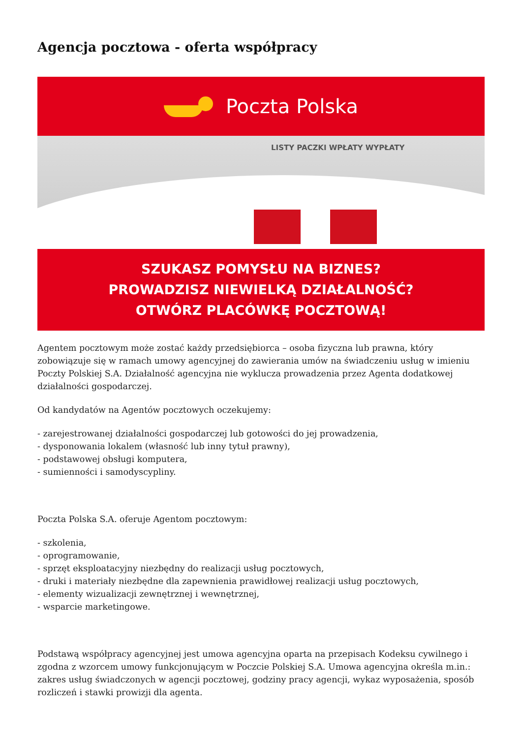Agencja pocztowa - oferta współpracy
Poczta Polska
LISTY PACZKI WPŁATY WYPŁATY
SZUKASZ POMYSŁU NA BIZNES?
PROWADZISZ NIEWIELKĄ DZIAŁALNOŚĆ?
OTWÓRZ PLACÓWKĘ POCZTOWĄ!
Agentem pocztowym może zostać każdy przedsiębiorca – osoba fizyczna lub prawna, który zobowiązuje się w ramach umowy agencyjnej do zawierania umów na świadczeniu usług w imieniu Poczty Polskiej S.A. Działalność agencyjna nie wyklucza prowadzenia przez Agenta dodatkowej działalności gospodarczej.
Od kandydatów na Agentów pocztowych oczekujemy:
- zarejestrowanej działalności gospodarczej lub gotowości do jej prowadzenia,
- dysponowania lokalem (własność lub inny tytuł prawny),
- podstawowej obsługi komputera,
- sumienności i samodyscypliny.
Poczta Polska S.A. oferuje Agentom pocztowym:
- szkolenia,
- oprogramowanie,
- sprzęt eksploatacyjny niezbędny do realizacji usług pocztowych,
- druki i materiały niezbędne dla zapewnienia prawidłowej realizacji usług pocztowych,
- elementy wizualizacji zewnętrznej i wewnętrznej,
- wsparcie marketingowe.
Podstawą współpracy agencyjnej jest umowa agencyjna oparta na przepisach Kodeksu cywilnego i zgodna z wzorcem umowy funkcjonującym w Poczcie Polskiej S.A. Umowa agencyjna określa m.in.: zakres usług świadczonych w agencji pocztowej, godziny pracy agencji, wykaz wyposażenia, sposób rozliczeń i stawki prowizji dla agenta.